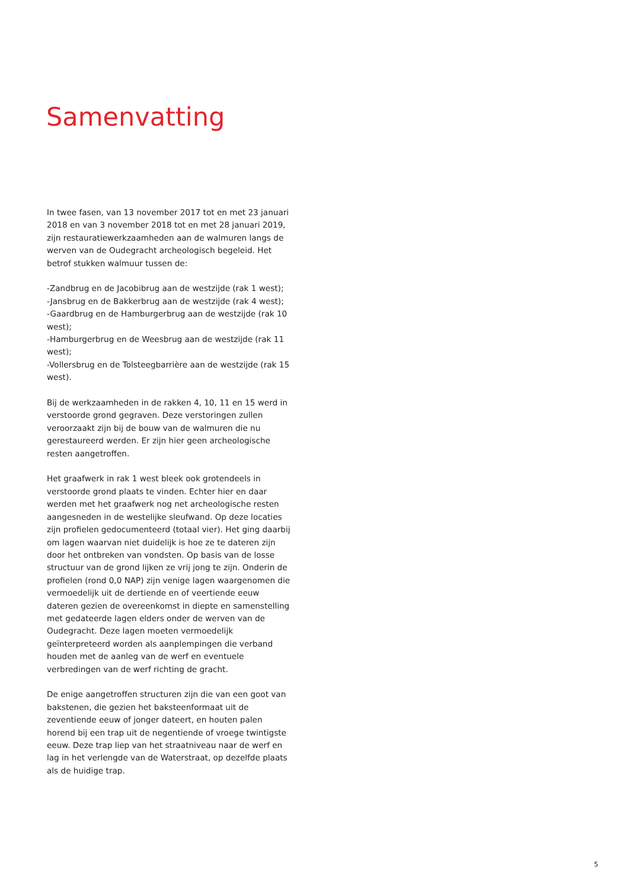Samenvatting
In twee fasen, van 13 november 2017 tot en met 23 januari 2018 en van 3 november 2018 tot en met 28 januari 2019, zijn restauratiewerkzaamheden aan de walmuren langs de werven van de Oudegracht archeologisch begeleid. Het betrof stukken walmuur tussen de:
-Zandbrug en de Jacobibrug aan de westzijde (rak 1 west);
-Jansbrug en de Bakkerbrug aan de westzijde (rak 4 west);
-Gaardbrug en de Hamburgerbrug aan de westzijde (rak 10 west);
-Hamburgerbrug en de Weesbrug aan de westzijde (rak 11 west);
-Vollersbrug en de Tolsteegbarrière aan de westzijde (rak 15 west).
Bij de werkzaamheden in de rakken 4, 10, 11 en 15 werd in verstoorde grond gegraven. Deze verstoringen zullen veroorzaakt zijn bij de bouw van de walmuren die nu gerestaureerd werden. Er zijn hier geen archeologische resten aangetroffen.
Het graafwerk in rak 1 west bleek ook grotendeels in verstoorde grond plaats te vinden. Echter hier en daar werden met het graafwerk nog net archeologische resten aangesneden in de westelijke sleufwand. Op deze locaties zijn profielen gedocumenteerd (totaal vier). Het ging daarbij om lagen waarvan niet duidelijk is hoe ze te dateren zijn door het ontbreken van vondsten. Op basis van de losse structuur van de grond lijken ze vrij jong te zijn. Onderin de profielen (rond 0,0 NAP) zijn venige lagen waargenomen die vermoedelijk uit de dertiende en of veertiende eeuw dateren gezien de overeenkomst in diepte en samenstelling met gedateerde lagen elders onder de werven van de Oudegracht. Deze lagen moeten vermoedelijk geïnterpreteerd worden als aanplempingen die verband houden met de aanleg van de werf en eventuele verbredingen van de werf richting de gracht.
De enige aangetroffen structuren zijn die van een goot van bakstenen, die gezien het baksteenformaat uit de zeventiende eeuw of jonger dateert, en houten palen horend bij een trap uit de negentiende of vroege twintigste eeuw. Deze trap liep van het straatniveau naar de werf en lag in het verlengde van de Waterstraat, op dezelfde plaats als de huidige trap.
5